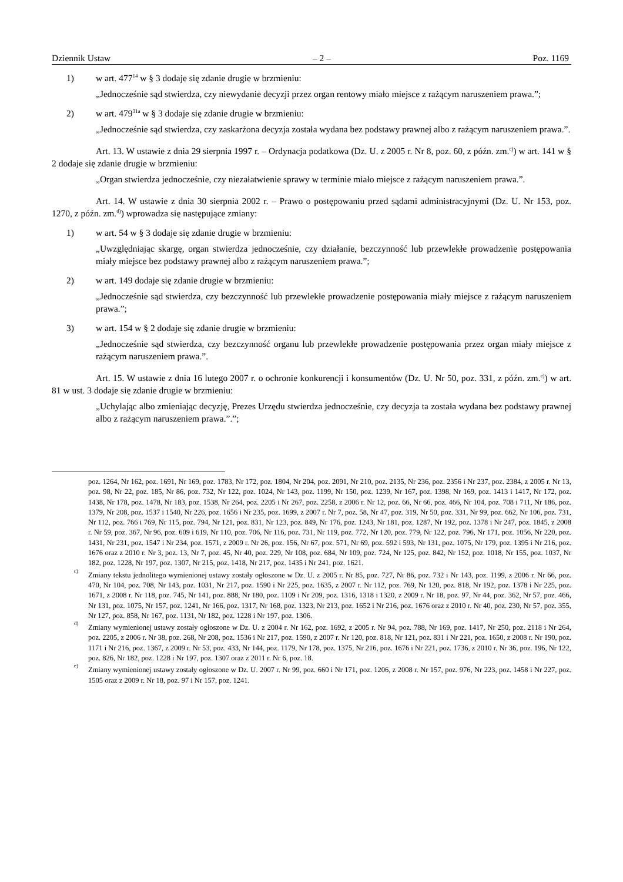Dziennik Ustaw – 2 – Poz. 1169
1) w art. 477<sup>14</sup> w § 3 dodaje się zdanie drugie w brzmieniu:
„Jednocześnie sąd stwierdza, czy niewydanie decyzji przez organ rentowy miało miejsce z rażącym naruszeniem prawa.”;
2) w art. 479<sup>31a</sup> w § 3 dodaje się zdanie drugie w brzmieniu:
„Jednocześnie sąd stwierdza, czy zaskarżona decyzja została wydana bez podstawy prawnej albo z rażącym naruszeniem prawa.”.
Art. 13. W ustawie z dnia 29 sierpnia 1997 r. – Ordynacja podatkowa (Dz. U. z 2005 r. Nr 8, poz. 60, z późn. zm.<sup>c)</sup>) w art. 141 w § 2 dodaje się zdanie drugie w brzmieniu:
„Organ stwierdza jednocześnie, czy niezałatwienie sprawy w terminie miało miejsce z rażącym naruszeniem prawa.”.
Art. 14. W ustawie z dnia 30 sierpnia 2002 r. – Prawo o postępowaniu przed sądami administracyjnymi (Dz. U. Nr 153, poz. 1270, z późn. zm.<sup>d)</sup>) wprowadza się następujące zmiany:
1) w art. 54 w § 3 dodaje się zdanie drugie w brzmieniu:
„Uwzględniając skargę, organ stwierdza jednocześnie, czy działanie, bezczynność lub przewlekłe prowadzenie postępowania miały miejsce bez podstawy prawnej albo z rażącym naruszeniem prawa.”;
2) w art. 149 dodaje się zdanie drugie w brzmieniu:
„Jednocześnie sąd stwierdza, czy bezczynność lub przewlekłe prowadzenie postępowania miały miejsce z rażącym naruszeniem prawa.”;
3) w art. 154 w § 2 dodaje się zdanie drugie w brzmieniu:
„Jednocześnie sąd stwierdza, czy bezczynność organu lub przewlekłe prowadzenie postępowania przez organ miały miejsce z rażącym naruszeniem prawa.”.
Art. 15. W ustawie z dnia 16 lutego 2007 r. o ochronie konkurencji i konsumentów (Dz. U. Nr 50, poz. 331, z późn. zm.<sup>e)</sup>) w art. 81 w ust. 3 dodaje się zdanie drugie w brzmieniu:
„Uchylając albo zmieniając decyzję, Prezes Urzędu stwierdza jednocześnie, czy decyzja ta została wydana bez podstawy prawnej albo z rażącym naruszeniem prawa.”.”;
poz. 1264, Nr 162, poz. 1691, Nr 169, poz. 1783, Nr 172, poz. 1804, Nr 204, poz. 2091, Nr 210, poz. 2135, Nr 236, poz. 2356 i Nr 237, poz. 2384, z 2005 r. Nr 13, poz. 98, Nr 22, poz. 185, Nr 86, poz. 732, Nr 122, poz. 1024, Nr 143, poz. 1199, Nr 150, poz. 1239, Nr 167, poz. 1398, Nr 169, poz. 1413 i 1417, Nr 172, poz. 1438, Nr 178, poz. 1478, Nr 183, poz. 1538, Nr 264, poz. 2205 i Nr 267, poz. 2258, z 2006 r. Nr 12, poz. 66, Nr 66, poz. 466, Nr 104, poz. 708 i 711, Nr 186, poz. 1379, Nr 208, poz. 1537 i 1540, Nr 226, poz. 1656 i Nr 235, poz. 1699, z 2007 r. Nr 7, poz. 58, Nr 47, poz. 319, Nr 50, poz. 331, Nr 99, poz. 662, Nr 106, poz. 731, Nr 112, poz. 766 i 769, Nr 115, poz. 794, Nr 121, poz. 831, Nr 123, poz. 849, Nr 176, poz. 1243, Nr 181, poz. 1287, Nr 192, poz. 1378 i Nr 247, poz. 1845, z 2008 r. Nr 59, poz. 367, Nr 96, poz. 609 i 619, Nr 110, poz. 706, Nr 116, poz. 731, Nr 119, poz. 772, Nr 120, poz. 779, Nr 122, poz. 796, Nr 171, poz. 1056, Nr 220, poz. 1431, Nr 231, poz. 1547 i Nr 234, poz. 1571, z 2009 r. Nr 26, poz. 156, Nr 67, poz. 571, Nr 69, poz. 592 i 593, Nr 131, poz. 1075, Nr 179, poz. 1395 i Nr 216, poz. 1676 oraz z 2010 r. Nr 3, poz. 13, Nr 7, poz. 45, Nr 40, poz. 229, Nr 108, poz. 684, Nr 109, poz. 724, Nr 125, poz. 842, Nr 152, poz. 1018, Nr 155, poz. 1037, Nr 182, poz. 1228, Nr 197, poz. 1307, Nr 215, poz. 1418, Nr 217, poz. 1435 i Nr 241, poz. 1621.
<sup>c)</sup> Zmiany tekstu jednolitego wymienionej ustawy zostały ogłoszone w Dz. U. z 2005 r. Nr 85, poz. 727, Nr 86, poz. 732 i Nr 143, poz. 1199, z 2006 r. Nr 66, poz. 470, Nr 104, poz. 708, Nr 143, poz. 1031, Nr 217, poz. 1590 i Nr 225, poz. 1635, z 2007 r. Nr 112, poz. 769, Nr 120, poz. 818, Nr 192, poz. 1378 i Nr 225, poz. 1671, z 2008 r. Nr 118, poz. 745, Nr 141, poz. 888, Nr 180, poz. 1109 i Nr 209, poz. 1316, 1318 i 1320, z 2009 r. Nr 18, poz. 97, Nr 44, poz. 362, Nr 57, poz. 466, Nr 131, poz. 1075, Nr 157, poz. 1241, Nr 166, poz. 1317, Nr 168, poz. 1323, Nr 213, poz. 1652 i Nr 216, poz. 1676 oraz z 2010 r. Nr 40, poz. 230, Nr 57, poz. 355, Nr 127, poz. 858, Nr 167, poz. 1131, Nr 182, poz. 1228 i Nr 197, poz. 1306.
<sup>d)</sup> Zmiany wymienionej ustawy zostały ogłoszone w Dz. U. z 2004 r. Nr 162, poz. 1692, z 2005 r. Nr 94, poz. 788, Nr 169, poz. 1417, Nr 250, poz. 2118 i Nr 264, poz. 2205, z 2006 r. Nr 38, poz. 268, Nr 208, poz. 1536 i Nr 217, poz. 1590, z 2007 r. Nr 120, poz. 818, Nr 121, poz. 831 i Nr 221, poz. 1650, z 2008 r. Nr 190, poz. 1171 i Nr 216, poz. 1367, z 2009 r. Nr 53, poz. 433, Nr 144, poz. 1179, Nr 178, poz. 1375, Nr 216, poz. 1676 i Nr 221, poz. 1736, z 2010 r. Nr 36, poz. 196, Nr 122, poz. 826, Nr 182, poz. 1228 i Nr 197, poz. 1307 oraz z 2011 r. Nr 6, poz. 18.
<sup>e)</sup> Zmiany wymienionej ustawy zostały ogłoszone w Dz. U. 2007 r. Nr 99, poz. 660 i Nr 171, poz. 1206, z 2008 r. Nr 157, poz. 976, Nr 223, poz. 1458 i Nr 227, poz. 1505 oraz z 2009 r. Nr 18, poz. 97 i Nr 157, poz. 1241.